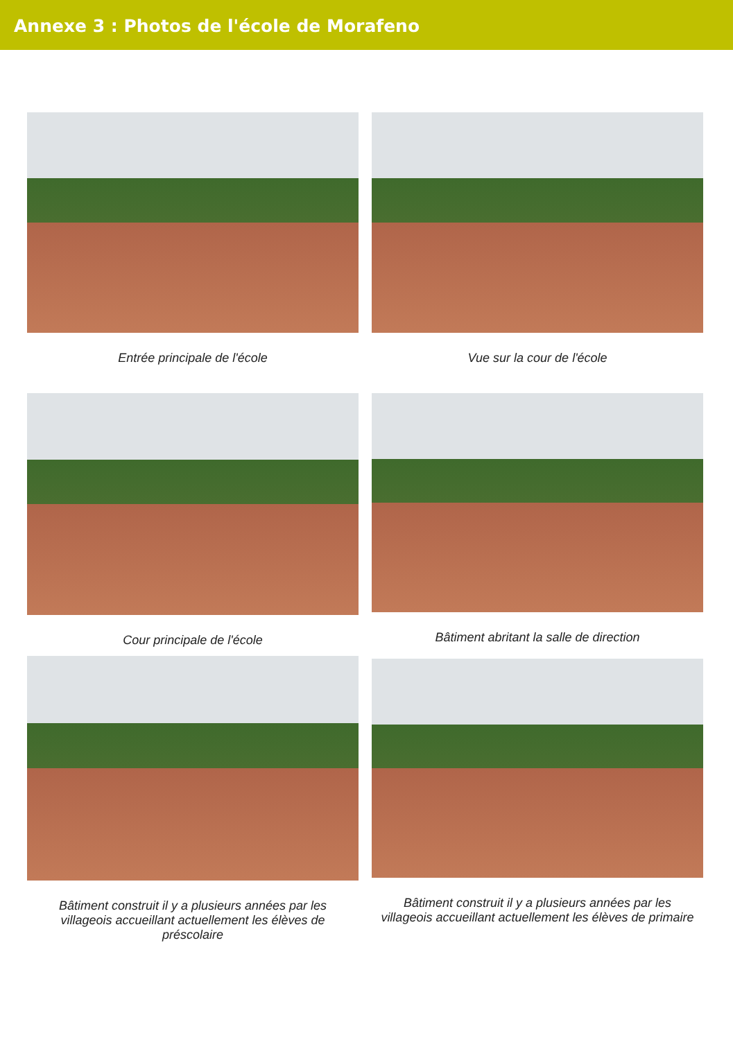Annexe 3 : Photos de l'école de Morafeno
Entrée principale de l'école
Vue sur la cour de l'école
Cour principale de l'école
Bâtiment abritant la salle de direction
Bâtiment construit il y a plusieurs années par les villageois accueillant actuellement les élèves de préscolaire
Bâtiment construit il y a plusieurs années par les villageois accueillant actuellement les élèves de primaire